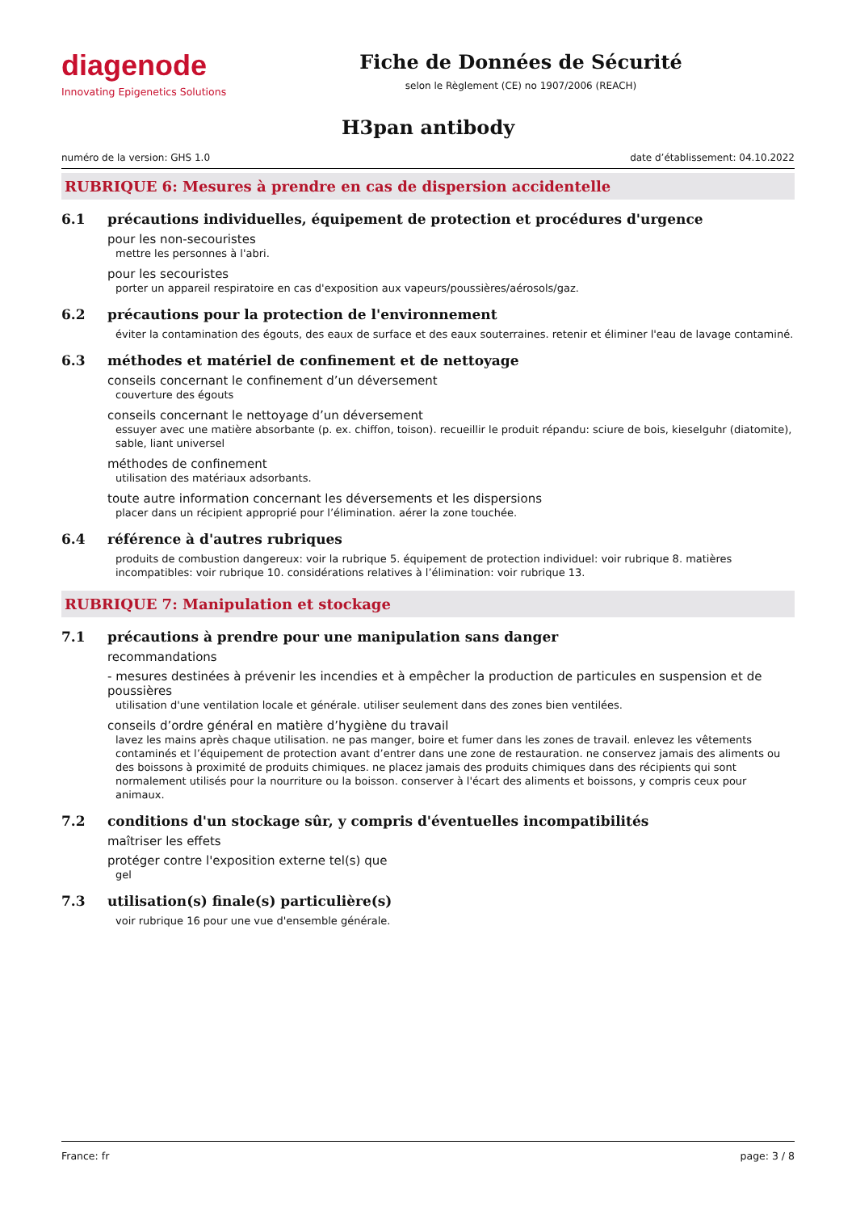diagenode
Innovating Epigenetics Solutions
Fiche de Données de Sécurité
selon le Règlement (CE) no 1907/2006 (REACH)
H3pan antibody
numéro de la version: GHS 1.0 date d’établissement: 04.10.2022
RUBRIQUE 6: Mesures à prendre en cas de dispersion accidentelle
6.1 précautions individuelles, équipement de protection et procédures d'urgence
pour les non-secouristes
mettre les personnes à l'abri.
pour les secouristes
porter un appareil respiratoire en cas d'exposition aux vapeurs/poussières/aérosols/gaz.
6.2 précautions pour la protection de l'environnement
éviter la contamination des égouts, des eaux de surface et des eaux souterraines. retenir et éliminer l'eau de lavage contaminé.
6.3 méthodes et matériel de confinement et de nettoyage
conseils concernant le confinement d’un déversement
couverture des égouts
conseils concernant le nettoyage d’un déversement
essuyer avec une matière absorbante (p. ex. chiffon, toison). recueillir le produit répandu: sciure de bois, kieselguhr (diatomite), sable, liant universel
méthodes de confinement
utilisation des matériaux adsorbants.
toute autre information concernant les déversements et les dispersions
placer dans un récipient approprié pour l’élimination. aérer la zone touchée.
6.4 référence à d'autres rubriques
produits de combustion dangereux: voir la rubrique 5. équipement de protection individuel: voir rubrique 8. matières incompatibles: voir rubrique 10. considérations relatives à l’élimination: voir rubrique 13.
RUBRIQUE 7: Manipulation et stockage
7.1 précautions à prendre pour une manipulation sans danger
recommandations
- mesures destinées à prévenir les incendies et à empêcher la production de particules en suspension et de poussières
utilisation d'une ventilation locale et générale. utiliser seulement dans des zones bien ventilées.
conseils d’ordre général en matière d’hygiène du travail
lavez les mains après chaque utilisation. ne pas manger, boire et fumer dans les zones de travail. enlevez les vêtements contaminés et l’équipement de protection avant d’entrer dans une zone de restauration. ne conservez jamais des aliments ou des boissons à proximité de produits chimiques. ne placez jamais des produits chimiques dans des récipients qui sont normalement utilisés pour la nourriture ou la boisson. conserver à l'écart des aliments et boissons, y compris ceux pour animaux.
7.2 conditions d'un stockage sûr, y compris d'éventuelles incompatibilités
maîtriser les effets
protéger contre l'exposition externe tel(s) que
gel
7.3 utilisation(s) finale(s) particulière(s)
voir rubrique 16 pour une vue d'ensemble générale.
France: fr page: 3 / 8